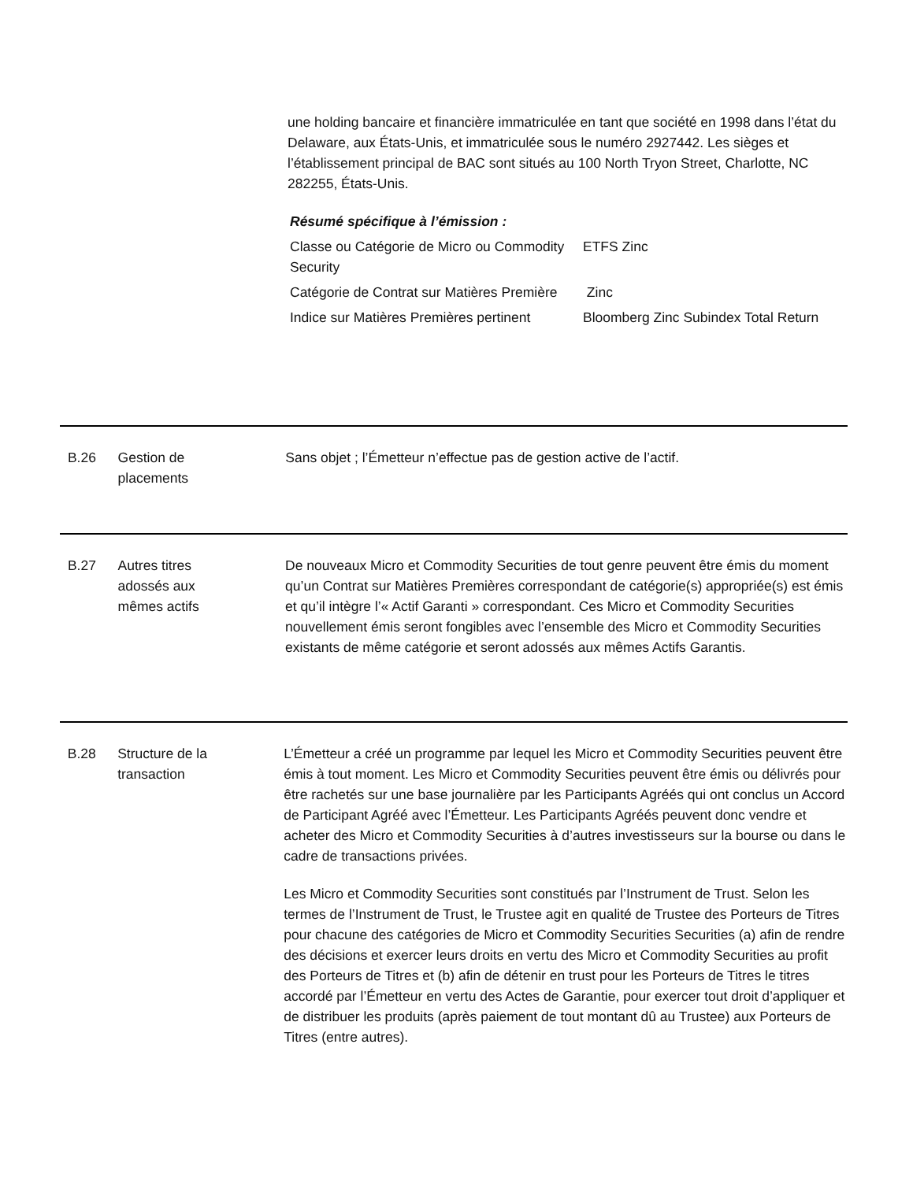une holding bancaire et financière immatriculée en tant que société en 1998 dans l’état du Delaware, aux États-Unis, et immatriculée sous le numéro 2927442. Les sièges et l’établissement principal de BAC sont situés au 100 North Tryon Street, Charlotte, NC 282255, États-Unis.
Résumé spécifique à l’émission :
| Classe ou Catégorie de Micro ou Commodity Security | ETFS Zinc |
| Catégorie de Contrat sur Matières Première | Zinc |
| Indice sur Matières Premières pertinent | Bloomberg Zinc Subindex Total Return |
| | B.26 | Gestion de placements | Sans objet ; l’Émetteur n’effectue pas de gestion active de l’actif. |
| | B.27 | Autres titres adossés aux mêmes actifs | De nouveaux Micro et Commodity Securities de tout genre peuvent être émis du moment qu’un Contrat sur Matières Premières correspondant de catégorie(s) appropriée(s) est émis et qu’il intègre l’« Actif Garanti » correspondant. Ces Micro et Commodity Securities nouvellement émis seront fongibles avec l’ensemble des Micro et Commodity Securities existants de même catégorie et seront adossés aux mêmes Actifs Garantis. |
| | B.28 | Structure de la transaction | L’Émetteur a créé un programme par lequel les Micro et Commodity Securities peuvent être émis à tout moment. Les Micro et Commodity Securities peuvent être émis ou délivrés pour être rachetés sur une base journalière par les Participants Agréés qui ont conclus un Accord de Participant Agréé avec l’Émetteur. Les Participants Agréés peuvent donc vendre et acheter des Micro et Commodity Securities à d’autres investisseurs sur la bourse ou dans le cadre de transactions privées. Les Micro et Commodity Securities sont constitués par l’Instrument de Trust. Selon les termes de l’Instrument de Trust, le Trustee agit en qualité de Trustee des Porteurs de Titres pour chacune des catégories de Micro et Commodity Securities Securities (a) afin de rendre des décisions et exercer leurs droits en vertu des Micro et Commodity Securities au profit des Porteurs de Titres et (b) afin de détenir en trust pour les Porteurs de Titres le titres accordé par l’Émetteur en vertu des Actes de Garantie, pour exercer tout droit d’appliquer et de distribuer les produits (après paiement de tout montant dû au Trustee) aux Porteurs de Titres (entre autres). |